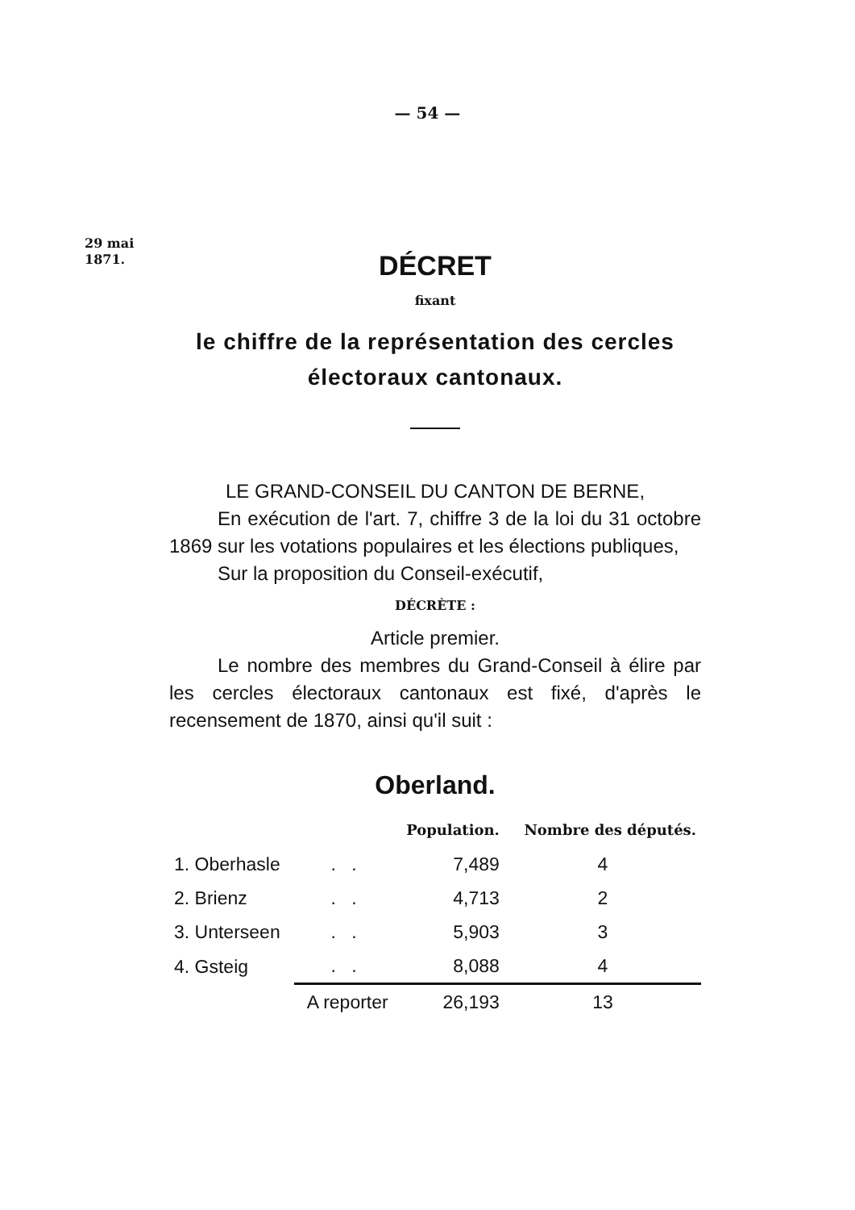— 54 —
29 mai
1871.
DÉCRET
fixant
le chiffre de la représentation des cercles électoraux cantonaux.
LE GRAND-CONSEIL DU CANTON DE BERNE,
En exécution de l'art. 7, chiffre 3 de la loi du 31 octobre 1869 sur les votations populaires et les élections publiques,
Sur la proposition du Conseil-exécutif,
DÉCRÈTE :
Article premier.
Le nombre des membres du Grand-Conseil à élire par les cercles électoraux cantonaux est fixé, d'après le recensement de 1870, ainsi qu'il suit :
Oberland.
| | | Population. | Nombre des députés. |
| --- | --- | --- | --- |
| 1. Oberhasle | . . | 7,489 | 4 |
| 2. Brienz | . . | 4,713 | 2 |
| 3. Unterseen | . . | 5,903 | 3 |
| 4. Gsteig | . . | 8,088 | 4 |
| | A reporter | 26,193 | 13 |